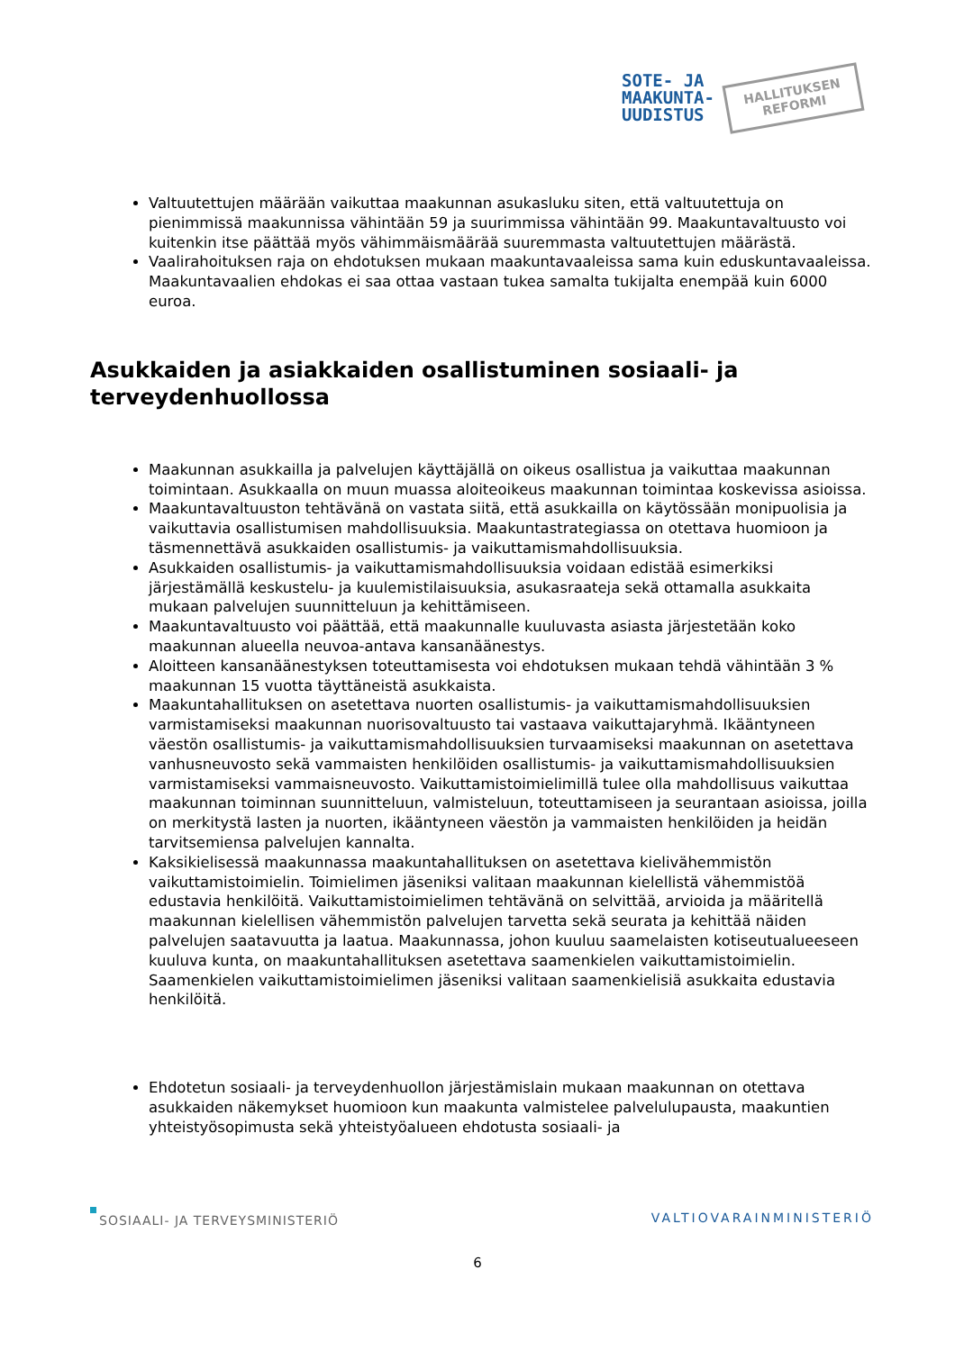SOTE- JA
MAAKUNTA-
UUDISTUS
HALLITUKSEN
REFORMI
Valtuutettujen määrään vaikuttaa maakunnan asukasluku siten, että valtuutettuja on pienimmissä maakunnissa vähintään 59 ja suurimmissa vähintään 99. Maakuntavaltuusto voi kuitenkin itse päättää myös vähimmäismäärää suuremmasta valtuutettujen määrästä.
Vaalirahoituksen raja on ehdotuksen mukaan maakuntavaaleissa sama kuin eduskuntavaaleissa. Maakuntavaalien ehdokas ei saa ottaa vastaan tukea samalta tukijalta enempää kuin 6000 euroa.
Asukkaiden ja asiakkaiden osallistuminen sosiaali- ja terveydenhuollossa
Maakunnan asukkailla ja palvelujen käyttäjällä on oikeus osallistua ja vaikuttaa maakunnan toimintaan. Asukkaalla on muun muassa aloiteoikeus maakunnan toimintaa koskevissa asioissa.
Maakuntavaltuuston tehtävänä on vastata siitä, että asukkailla on käytössään monipuolisia ja vaikuttavia osallistumisen mahdollisuuksia. Maakuntastrategiassa on otettava huomioon ja täsmennettävä asukkaiden osallistumis- ja vaikuttamismahdollisuuksia.
Asukkaiden osallistumis- ja vaikuttamismahdollisuuksia voidaan edistää esimerkiksi järjestämällä keskustelu- ja kuulemistilaisuuksia, asukasraateja sekä ottamalla asukkaita mukaan palvelujen suunnitteluun ja kehittämiseen.
Maakuntavaltuusto voi päättää, että maakunnalle kuuluvasta asiasta järjestetään koko maakunnan alueella neuvoa-antava kansanäänestys.
Aloitteen kansanäänestyksen toteuttamisesta voi ehdotuksen mukaan tehdä vähintään 3 % maakunnan 15 vuotta täyttäneistä asukkaista.
Maakuntahallituksen on asetettava nuorten osallistumis- ja vaikuttamismahdollisuuksien varmistamiseksi maakunnan nuorisovaltuusto tai vastaava vaikuttajaryhmä. Ikääntyneen väestön osallistumis- ja vaikuttamismahdollisuuksien turvaamiseksi maakunnan on asetettava vanhusneuvosto sekä vammaisten henkilöiden osallistumis- ja vaikuttamismahdollisuuksien varmistamiseksi vammaisneuvosto. Vaikuttamistoimielimillä tulee olla mahdollisuus vaikuttaa maakunnan toiminnan suunnitteluun, valmisteluun, toteuttamiseen ja seurantaan asioissa, joilla on merkitystä lasten ja nuorten, ikääntyneen väestön ja vammaisten henkilöiden ja heidän tarvitsemiensa palvelujen kannalta.
Kaksikielisessä maakunnassa maakuntahallituksen on asetettava kielivähemmistön vaikuttamistoimielin. Toimielimen jäseniksi valitaan maakunnan kielellistä vähemmistöä edustavia henkilöitä. Vaikuttamistoimielimen tehtävänä on selvittää, arvioida ja määritellä maakunnan kielellisen vähemmistön palvelujen tarvetta sekä seurata ja kehittää näiden palvelujen saatavuutta ja laatua. Maakunnassa, johon kuuluu saamelaisten kotiseutualueeseen kuuluva kunta, on maakuntahallituksen asetettava saamenkielen vaikuttamistoimielin. Saamenkielen vaikuttamistoimielimen jäseniksi valitaan saamenkielisiä asukkaita edustavia henkilöitä.
Ehdotetun sosiaali- ja terveydenhuollon järjestämislain mukaan maakunnan on otettava asukkaiden näkemykset huomioon kun maakunta valmistelee palvelulupausta, maakuntien yhteistyösopimusta sekä yhteistyöalueen ehdotusta sosiaali- ja
SOSIAALI- JA TERVEYSMINISTERIÖ VALTIOVARAINMINISTERIÖ
6